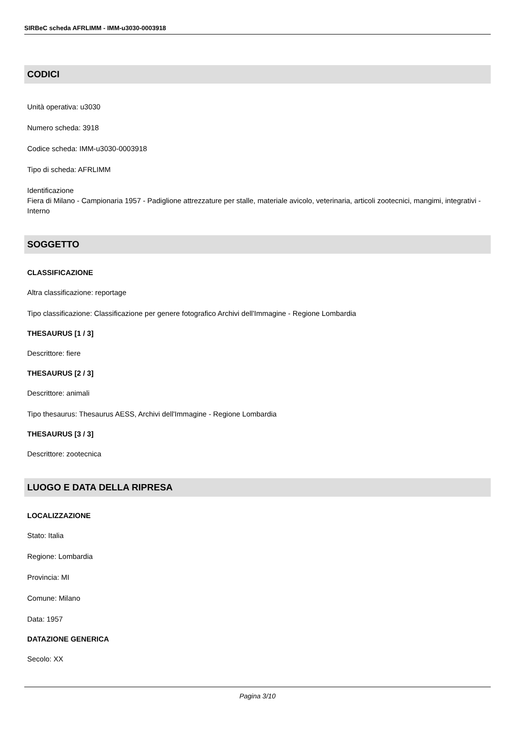SIRBeC scheda AFRLIMM - IMM-u3030-0003918
CODICI
Unità operativa: u3030
Numero scheda: 3918
Codice scheda: IMM-u3030-0003918
Tipo di scheda: AFRLIMM
Identificazione
Fiera di Milano - Campionaria 1957 - Padiglione attrezzature per stalle, materiale avicolo, veterinaria, articoli zootecnici, mangimi, integrativi - Interno
SOGGETTO
CLASSIFICAZIONE
Altra classificazione: reportage
Tipo classificazione: Classificazione per genere fotografico Archivi dell'Immagine - Regione Lombardia
THESAURUS [1 / 3]
Descrittore: fiere
THESAURUS [2 / 3]
Descrittore: animali
Tipo thesaurus: Thesaurus AESS, Archivi dell'Immagine - Regione Lombardia
THESAURUS [3 / 3]
Descrittore: zootecnica
LUOGO E DATA DELLA RIPRESA
LOCALIZZAZIONE
Stato: Italia
Regione: Lombardia
Provincia: MI
Comune: Milano
Data: 1957
DATAZIONE GENERICA
Secolo: XX
Pagina 3/10